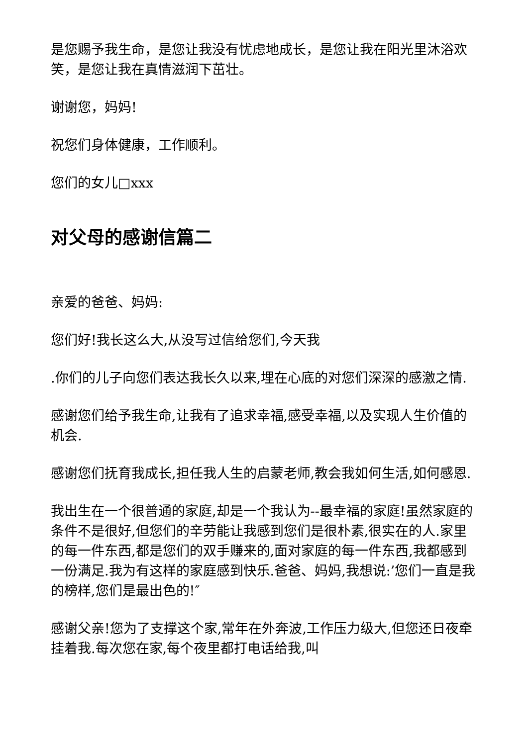是您赐予我生命，是您让我没有忧虑地成长，是您让我在阳光里沐浴欢笑，是您让我在真情滋润下茁壮。
谢谢您，妈妈!
祝您们身体健康，工作顺利。
您们的女儿□xxx
对父母的感谢信篇二
亲爱的爸爸、妈妈:
您们好!我长这么大,从没写过信给您们,今天我
.你们的儿子向您们表达我长久以来,埋在心底的对您们深深的感激之情.
感谢您们给予我生命,让我有了追求幸福,感受幸福,以及实现人生价值的机会.
感谢您们抚育我成长,担任我人生的启蒙老师,教会我如何生活,如何感恩.
我出生在一个很普通的家庭,却是一个我认为--最幸福的家庭!虽然家庭的条件不是很好,但您们的辛劳能让我感到您们是很朴素,很实在的人.家里的每一件东西,都是您们的双手赚来的,面对家庭的每一件东西,我都感到一份满足.我为有这样的家庭感到快乐.爸爸、妈妈,我想说:’您们一直是我的榜样,您们是最出色的!″
感谢父亲!您为了支撑这个家,常年在外奔波,工作压力级大,但您还日夜牵挂着我.每次您在家,每个夜里都打电话给我,叫